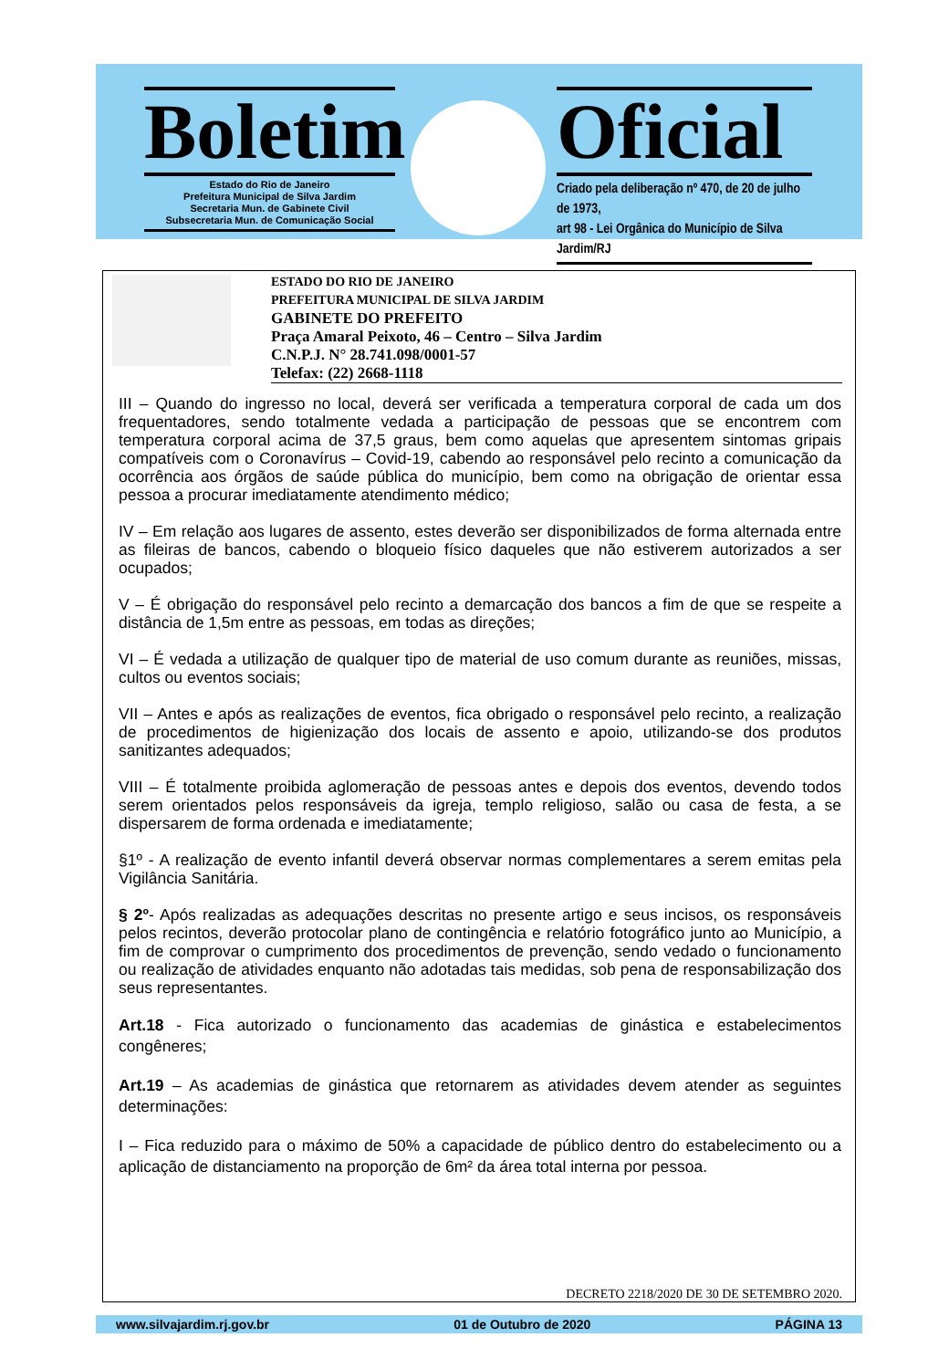Boletim
Estado do Rio de Janeiro
Prefeitura Municipal de Silva Jardim
Secretaria Mun. de Gabinete Civil
Subsecretaria Mun. de Comunicação Social
Oficial
Criado pela deliberação nº 470, de 20 de julho de 1973,
art 98 - Lei Orgânica do Município de Silva Jardim/RJ
ESTADO DO RIO DE JANEIRO
PREFEITURA MUNICIPAL DE SILVA JARDIM
GABINETE DO PREFEITO
Praça Amaral Peixoto, 46 – Centro – Silva Jardim
C.N.P.J. N° 28.741.098/0001-57
Telefax: (22) 2668-1118
III – Quando do ingresso no local, deverá ser verificada a temperatura corporal de cada um dos frequentadores, sendo totalmente vedada a participação de pessoas que se encontrem com temperatura corporal acima de 37,5 graus, bem como aquelas que apresentem sintomas gripais compatíveis com o Coronavírus – Covid-19, cabendo ao responsável pelo recinto a comunicação da ocorrência aos órgãos de saúde pública do município, bem como na obrigação de orientar essa pessoa a procurar imediatamente atendimento médico;
IV – Em relação aos lugares de assento, estes deverão ser disponibilizados de forma alternada entre as fileiras de bancos, cabendo o bloqueio físico daqueles que não estiverem autorizados a ser ocupados;
V – É obrigação do responsável pelo recinto a demarcação dos bancos a fim de que se respeite a distância de 1,5m entre as pessoas, em todas as direções;
VI – É vedada a utilização de qualquer tipo de material de uso comum durante as reuniões, missas, cultos ou eventos sociais;
VII – Antes e após as realizações de eventos, fica obrigado o responsável pelo recinto, a realização de procedimentos de higienização dos locais de assento e apoio, utilizando-se dos produtos sanitizantes adequados;
VIII – É totalmente proibida aglomeração de pessoas antes e depois dos eventos, devendo todos serem orientados pelos responsáveis da igreja, templo religioso, salão ou casa de festa, a se dispersarem de forma ordenada e imediatamente;
§1º - A realização de evento infantil deverá observar normas complementares a serem emitas pela Vigilância Sanitária.
§ 2º- Após realizadas as adequações descritas no presente artigo e seus incisos, os responsáveis pelos recintos, deverão protocolar plano de contingência e relatório fotográfico junto ao Município, a fim de comprovar o cumprimento dos procedimentos de prevenção, sendo vedado o funcionamento ou realização de atividades enquanto não adotadas tais medidas, sob pena de responsabilização dos seus representantes.
Art.18 - Fica autorizado o funcionamento das academias de ginástica e estabelecimentos congêneres;
Art.19 – As academias de ginástica que retornarem as atividades devem atender as seguintes determinações:
I – Fica reduzido para o máximo de 50% a capacidade de público dentro do estabelecimento ou a aplicação de distanciamento na proporção de 6m² da área total interna por pessoa.
DECRETO 2218/2020 DE 30 DE SETEMBRO 2020.
www.silvajardim.rj.gov.br 01 de Outubro de 2020 PÁGINA 13